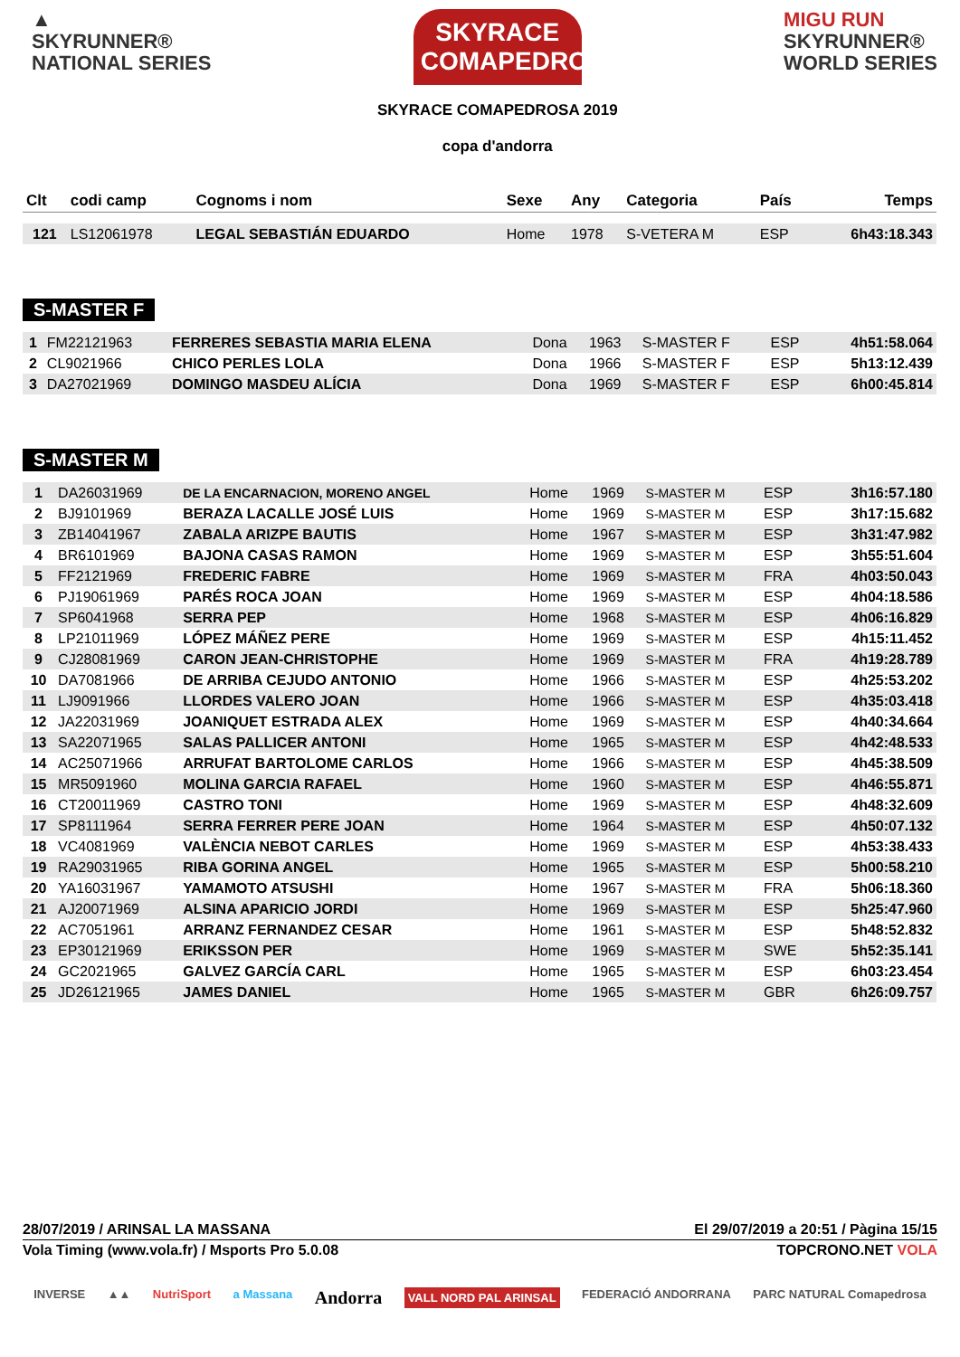▲
SKYRUNNER®
NATIONAL SERIES
SKYRACE COMAPEDROSA
SKYRACE COMAPEDROSA 2019
copa d'andorra
MIGU RUN
SKYRUNNER®
WORLD SERIES
| Clt | codi camp | Cognoms i nom | Sexe | Any | Categoria | País | Temps |
| --- | --- | --- | --- | --- | --- | --- | --- |
| 121 | LS12061978 | LEGAL SEBASTIÁN EDUARDO | Home | 1978 | S-VETERA M | ESP | 6h43:18.343 |
S-MASTER F
| 1 | FM22121963 | FERRERES SEBASTIA MARIA ELENA | Dona | 1963 | S-MASTER F | ESP | 4h51:58.064 |
| 2 | CL9021966 | CHICO PERLES LOLA | Dona | 1966 | S-MASTER F | ESP | 5h13:12.439 |
| 3 | DA27021969 | DOMINGO MASDEU ALÍCIA | Dona | 1969 | S-MASTER F | ESP | 6h00:45.814 |
S-MASTER M
| 1 | DA26031969 | DE LA ENCARNACION, MORENO ANGEL | Home | 1969 | S-MASTER M | ESP | 3h16:57.180 |
| 2 | BJ9101969 | BERAZA LACALLE JOSÉ LUIS | Home | 1969 | S-MASTER M | ESP | 3h17:15.682 |
| 3 | ZB14041967 | ZABALA ARIZPE BAUTIS | Home | 1967 | S-MASTER M | ESP | 3h31:47.982 |
| 4 | BR6101969 | BAJONA CASAS RAMON | Home | 1969 | S-MASTER M | ESP | 3h55:51.604 |
| 5 | FF2121969 | FREDERIC FABRE | Home | 1969 | S-MASTER M | FRA | 4h03:50.043 |
| 6 | PJ19061969 | PARÉS ROCA JOAN | Home | 1969 | S-MASTER M | ESP | 4h04:18.586 |
| 7 | SP6041968 | SERRA PEP | Home | 1968 | S-MASTER M | ESP | 4h06:16.829 |
| 8 | LP21011969 | LÓPEZ MÁÑEZ PERE | Home | 1969 | S-MASTER M | ESP | 4h15:11.452 |
| 9 | CJ28081969 | CARON JEAN-CHRISTOPHE | Home | 1969 | S-MASTER M | FRA | 4h19:28.789 |
| 10 | DA7081966 | DE ARRIBA CEJUDO ANTONIO | Home | 1966 | S-MASTER M | ESP | 4h25:53.202 |
| 11 | LJ9091966 | LLORDES VALERO JOAN | Home | 1966 | S-MASTER M | ESP | 4h35:03.418 |
| 12 | JA22031969 | JOANIQUET ESTRADA ALEX | Home | 1969 | S-MASTER M | ESP | 4h40:34.664 |
| 13 | SA22071965 | SALAS PALLICER ANTONI | Home | 1965 | S-MASTER M | ESP | 4h42:48.533 |
| 14 | AC25071966 | ARRUFAT BARTOLOME CARLOS | Home | 1966 | S-MASTER M | ESP | 4h45:38.509 |
| 15 | MR5091960 | MOLINA GARCIA RAFAEL | Home | 1960 | S-MASTER M | ESP | 4h46:55.871 |
| 16 | CT20011969 | CASTRO TONI | Home | 1969 | S-MASTER M | ESP | 4h48:32.609 |
| 17 | SP8111964 | SERRA FERRER PERE JOAN | Home | 1964 | S-MASTER M | ESP | 4h50:07.132 |
| 18 | VC4081969 | VALÈNCIA NEBOT CARLES | Home | 1969 | S-MASTER M | ESP | 4h53:38.433 |
| 19 | RA29031965 | RIBA GORINA ANGEL | Home | 1965 | S-MASTER M | ESP | 5h00:58.210 |
| 20 | YA16031967 | YAMAMOTO ATSUSHI | Home | 1967 | S-MASTER M | FRA | 5h06:18.360 |
| 21 | AJ20071969 | ALSINA APARICIO JORDI | Home | 1969 | S-MASTER M | ESP | 5h25:47.960 |
| 22 | AC7051961 | ARRANZ FERNANDEZ CESAR | Home | 1961 | S-MASTER M | ESP | 5h48:52.832 |
| 23 | EP30121969 | ERIKSSON PER | Home | 1969 | S-MASTER M | SWE | 5h52:35.141 |
| 24 | GC2021965 | GALVEZ GARCÍA CARL | Home | 1965 | S-MASTER M | ESP | 6h03:23.454 |
| 25 | JD26121965 | JAMES DANIEL | Home | 1965 | S-MASTER M | GBR | 6h26:09.757 |
28/07/2019 / ARINSAL LA MASSANA El 29/07/2019 a 20:51 / Pàgina 15/15
Vola Timing (www.vola.fr) / Msports Pro 5.0.08 TOPCRONO.NET VOLA
INVERSE ▲▲ NutriSport a Massana Andorra VALL NORD PAL ARINSAL FEDERACIÓ ANDORRANA PARC NATURAL Comapedrosa